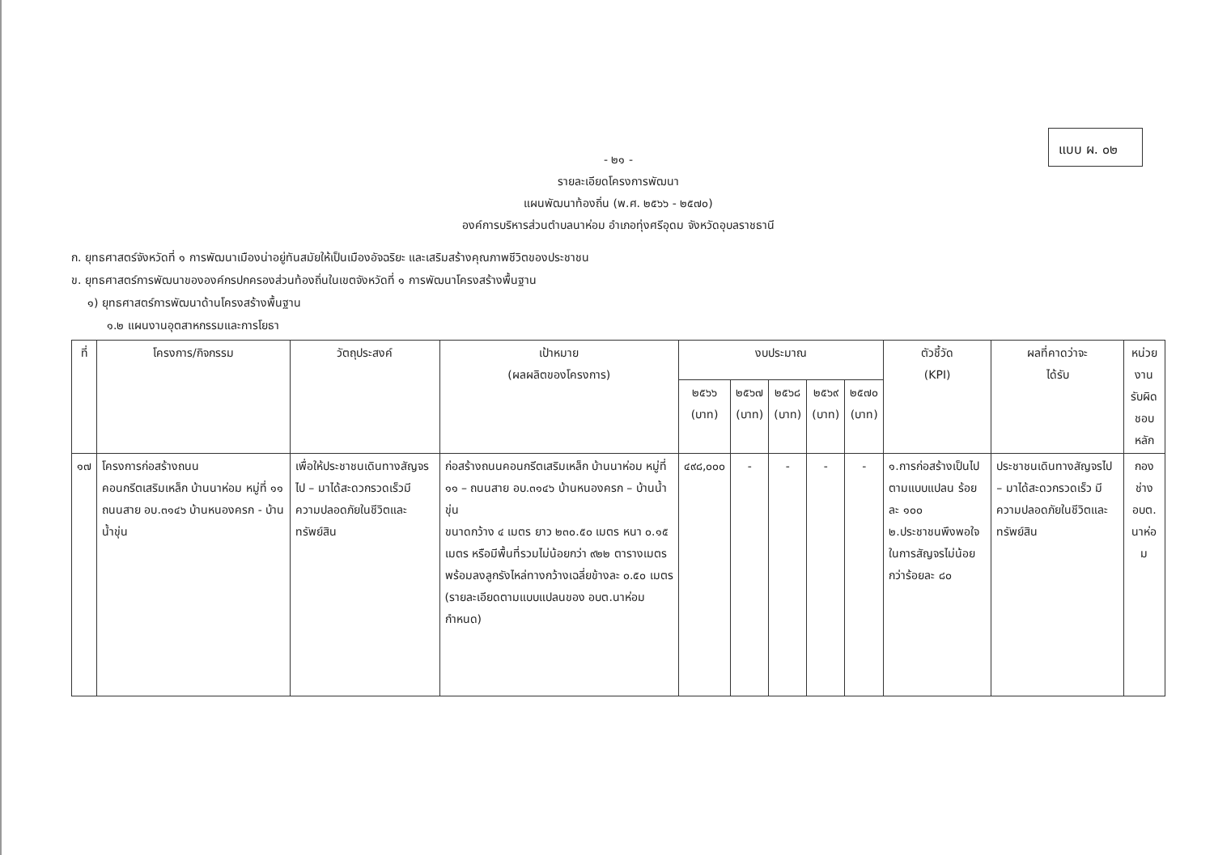แบบ ผ. ๐๒
- ๒๑ -
รายละเอียดโครงการพัฒนา
แผนพัฒนาท้องถิ่น (พ.ศ. ๒๕๖๖ - ๒๕๗๐)
องค์การบริหารส่วนตำบลนาห่อม อำเภอทุ่งศรีอุดม จังหวัดอุบลราชธานี
ก. ยุทธศาสตร์จังหวัดที่ ๑ การพัฒนาเมืองน่าอยู่ทันสมัยให้เป็นเมืองอัจฉริยะ และเสริมสร้างคุณภาพชีวิตของประชาชน
ข. ยุทธศาสตร์การพัฒนาขององค์กรปกครองส่วนท้องถิ่นในเขตจังหวัดที่ ๑ การพัฒนาโครงสร้างพื้นฐาน
๑) ยุทธศาสตร์การพัฒนาด้านโครงสร้างพื้นฐาน
๑.๒ แผนงานอุตสาหกรรมและการโยธา
| ที่ | โครงการ/กิจกรรม | วัตถุประสงค์ | เป้าหมาย (ผลผลิตของโครงการ) | งบประมาณ | | | | | ตัวชี้วัด (KPI) | ผลที่คาดว่าจะ ได้รับ | หน่วยงาน รับผิดชอบ หลัก |
| --- | --- | --- | --- | --- | --- | --- | --- | --- | --- | --- | --- |
| | | | | ๒๕๖๖ (บาท) | ๒๕๖๗ (บาท) | ๒๕๖๘ (บาท) | ๒๕๖๙ (บาท) | ๒๕๗๐ (บาท) | | | |
| ๑๗ | โครงการก่อสร้างถนนคอนกรีตเสริมเหล็ก บ้านนาห่อม หมู่ที่ ๑๑ ถนนสาย อบ.๓๑๔๖ บ้านหนองครก - บ้านน้ำขุ่น | เพื่อให้ประชาชนเดินทางสัญจรไป – มาได้สะดวกรวดเร็วมีความปลอดภัยในชีวิตและทรัพย์สิน | ก่อสร้างถนนคอนกรีตเสริมเหล็ก บ้านนาห่อม หมู่ที่ ๑๑ – ถนนสาย อบ.๓๑๔๖ บ้านหนองครก – บ้านน้ำขุ่น ขนาดกว้าง ๔ เมตร ยาว ๒๓๐.๕๐ เมตร หนา ๐.๑๕ เมตร หรือมีพื้นที่รวมไม่น้อยกว่า ๙๒๒ ตารางเมตร พร้อมลงลูกรังไหล่ทางกว้างเฉลี่ยข้างละ ๐.๕๐ เมตร (รายละเอียดตามแบบแปลนของ อบต.นาห่อม กำหนด) | ๔๙๘,๐๐๐ | - | - | - | - | ๑.การก่อสร้างเป็นไปตามแบบแปลน ร้อยละ ๑๐๐ ๒.ประชาชนพึงพอใจในการสัญจรไม่น้อยกว่าร้อยละ ๘๐ | ประชาชนเดินทางสัญจรไป – มาได้สะดวกรวดเร็ว มีความปลอดภัยในชีวิตและทรัพย์สิน | กองช่าง อบต. นาห่อม |